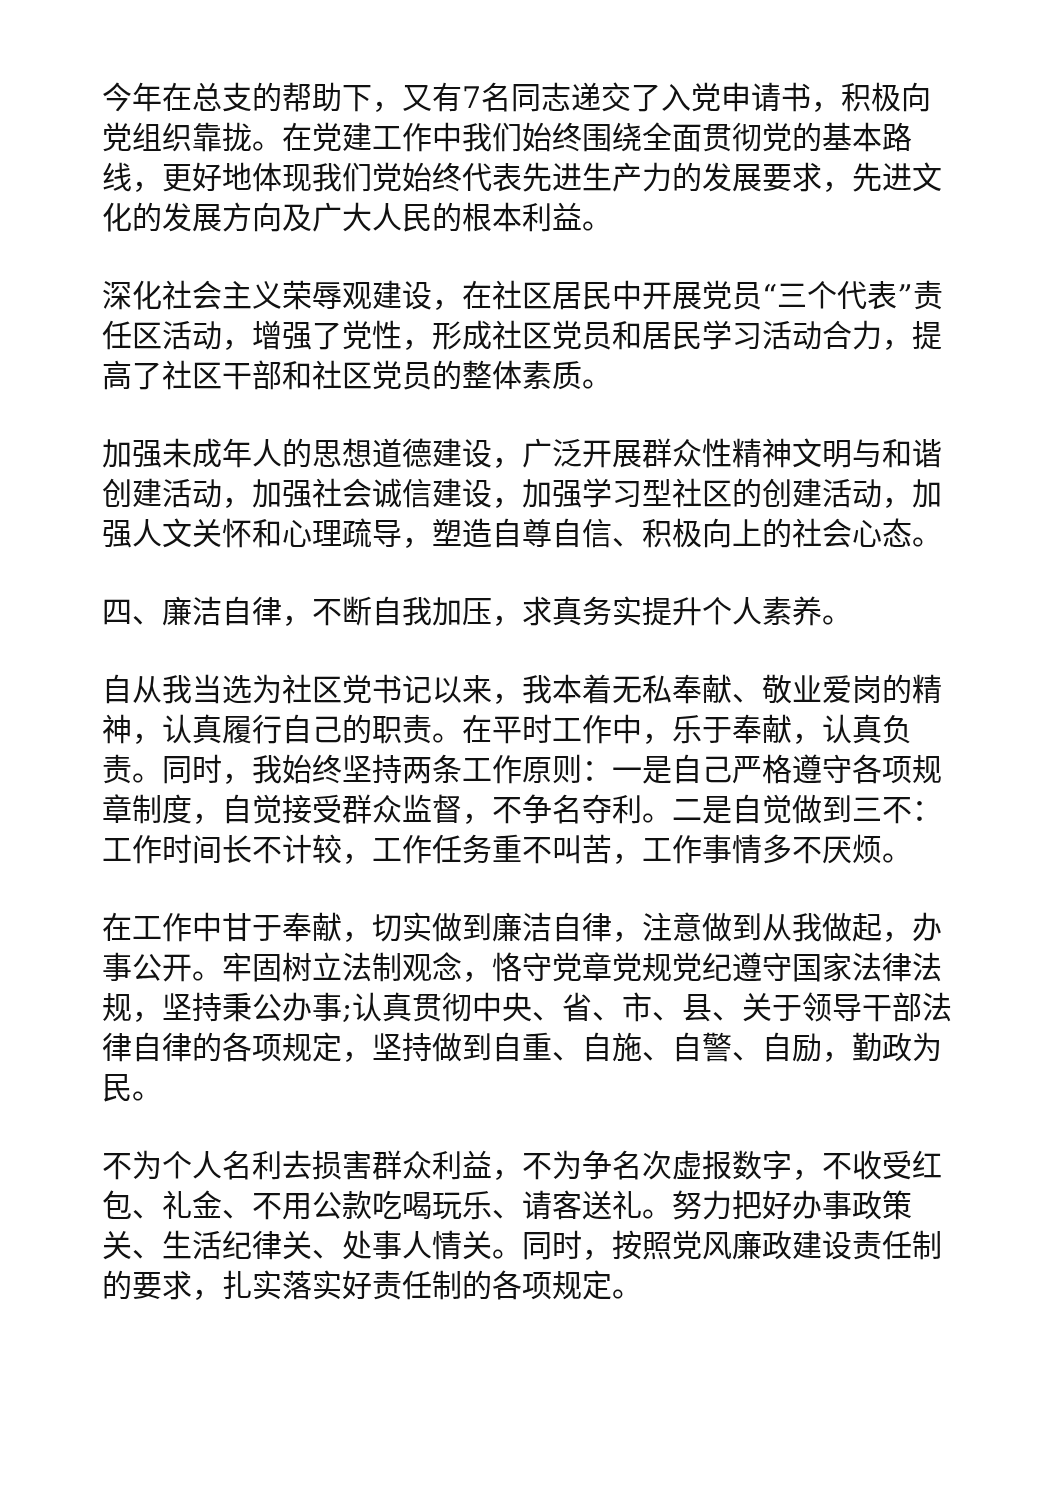今年在总支的帮助下，又有7名同志递交了入党申请书，积极向党组织靠拢。在党建工作中我们始终围绕全面贯彻党的基本路线，更好地体现我们党始终代表先进生产力的发展要求，先进文化的发展方向及广大人民的根本利益。
深化社会主义荣辱观建设，在社区居民中开展党员“三个代表”责任区活动，增强了党性，形成社区党员和居民学习活动合力，提高了社区干部和社区党员的整体素质。
加强未成年人的思想道德建设，广泛开展群众性精神文明与和谐创建活动，加强社会诚信建设，加强学习型社区的创建活动，加强人文关怀和心理疏导，塑造自尊自信、积极向上的社会心态。
四、廉洁自律，不断自我加压，求真务实提升个人素养。
自从我当选为社区党书记以来，我本着无私奉献、敬业爱岗的精神，认真履行自己的职责。在平时工作中，乐于奉献，认真负责。同时，我始终坚持两条工作原则：一是自己严格遵守各项规章制度，自觉接受群众监督，不争名夺利。二是自觉做到三不：工作时间长不计较，工作任务重不叫苦，工作事情多不厌烦。
在工作中甘于奉献，切实做到廉洁自律，注意做到从我做起，办事公开。牢固树立法制观念，恪守党章党规党纪遵守国家法律法规，坚持秉公办事;认真贯彻中央、省、市、县、关于领导干部法律自律的各项规定，坚持做到自重、自施、自警、自励，勤政为民。
不为个人名利去损害群众利益，不为争名次虚报数字，不收受红包、礼金、不用公款吃喝玩乐、请客送礼。努力把好办事政策关、生活纪律关、处事人情关。同时，按照党风廉政建设责任制的要求，扎实落实好责任制的各项规定。